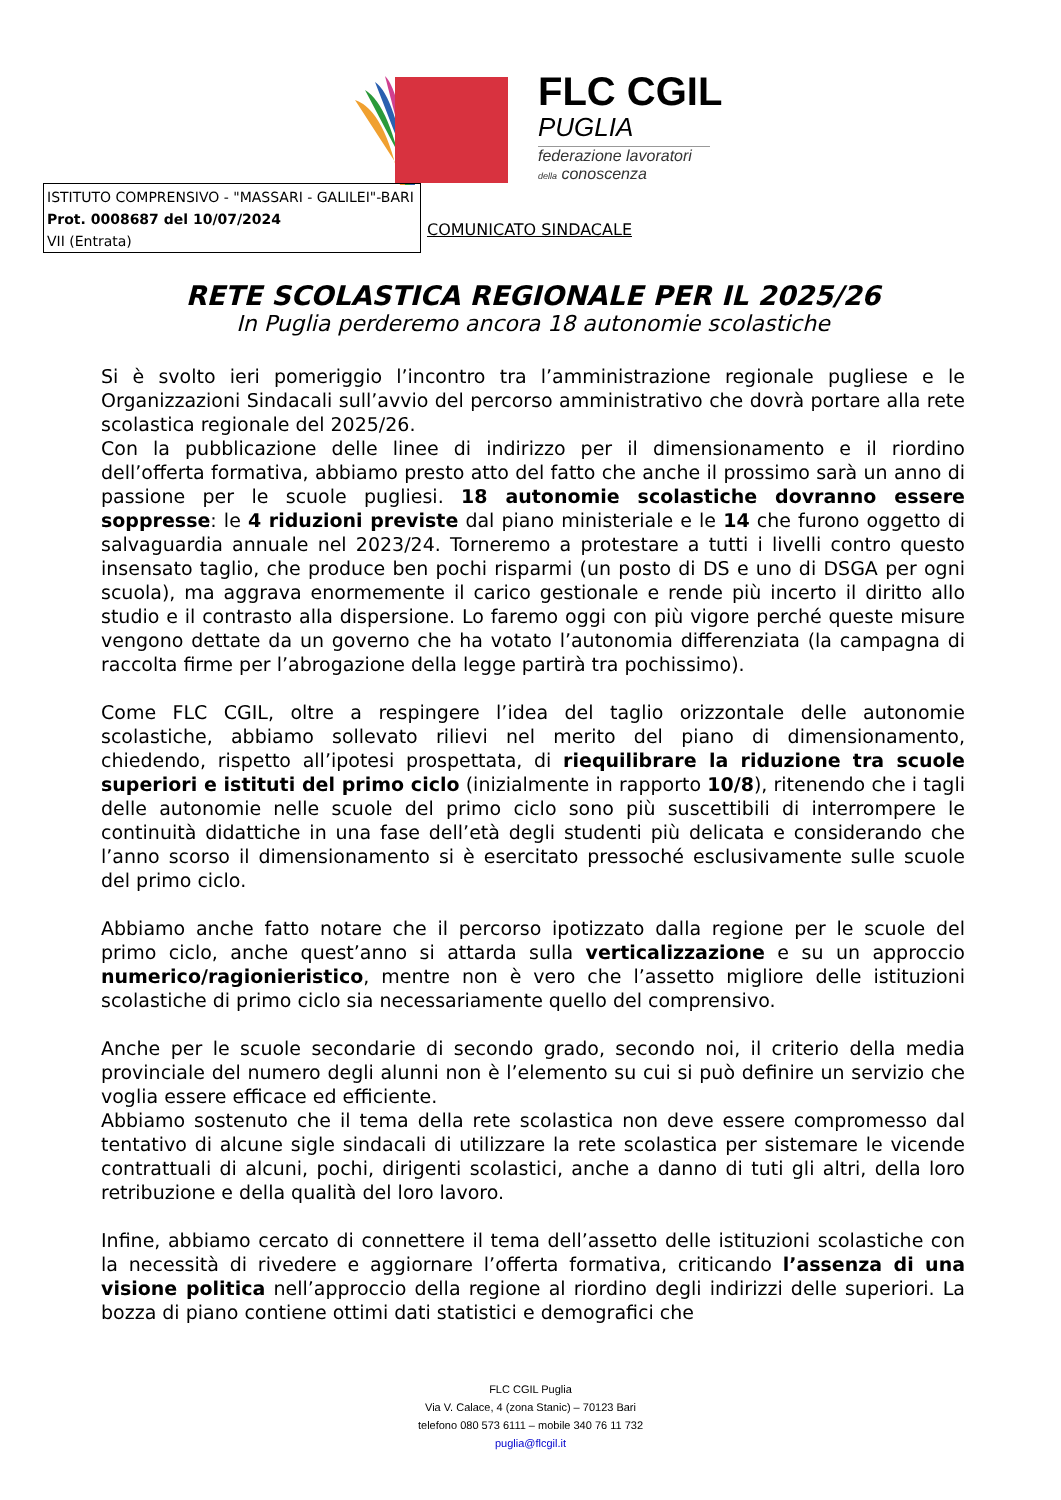FLC CGIL
PUGLIA
federazione lavoratori
della conoscenza
ISTITUTO COMPRENSIVO - "MASSARI - GALILEI"-BARI
Prot. 0008687 del 10/07/2024
VII (Entrata)
COMUNICATO SINDACALE
RETE SCOLASTICA REGIONALE PER IL 2025/26
In Puglia perderemo ancora 18 autonomie scolastiche
Si è svolto ieri pomeriggio l’incontro tra l’amministrazione regionale pugliese e le Organizzazioni Sindacali sull’avvio del percorso amministrativo che dovrà portare alla rete scolastica regionale del 2025/26.
Con la pubblicazione delle linee di indirizzo per il dimensionamento e il riordino dell’offerta formativa, abbiamo presto atto del fatto che anche il prossimo sarà un anno di passione per le scuole pugliesi. 18 autonomie scolastiche dovranno essere soppresse: le 4 riduzioni previste dal piano ministeriale e le 14 che furono oggetto di salvaguardia annuale nel 2023/24. Torneremo a protestare a tutti i livelli contro questo insensato taglio, che produce ben pochi risparmi (un posto di DS e uno di DSGA per ogni scuola), ma aggrava enormemente il carico gestionale e rende più incerto il diritto allo studio e il contrasto alla dispersione. Lo faremo oggi con più vigore perché queste misure vengono dettate da un governo che ha votato l’autonomia differenziata (la campagna di raccolta firme per l’abrogazione della legge partirà tra pochissimo).
Come FLC CGIL, oltre a respingere l’idea del taglio orizzontale delle autonomie scolastiche, abbiamo sollevato rilievi nel merito del piano di dimensionamento, chiedendo, rispetto all’ipotesi prospettata, di riequilibrare la riduzione tra scuole superiori e istituti del primo ciclo (inizialmente in rapporto 10/8), ritenendo che i tagli delle autonomie nelle scuole del primo ciclo sono più suscettibili di interrompere le continuità didattiche in una fase dell’età degli studenti più delicata e considerando che l’anno scorso il dimensionamento si è esercitato pressoché esclusivamente sulle scuole del primo ciclo.
Abbiamo anche fatto notare che il percorso ipotizzato dalla regione per le scuole del primo ciclo, anche quest’anno si attarda sulla verticalizzazione e su un approccio numerico/ragionieristico, mentre non è vero che l’assetto migliore delle istituzioni scolastiche di primo ciclo sia necessariamente quello del comprensivo.
Anche per le scuole secondarie di secondo grado, secondo noi, il criterio della media provinciale del numero degli alunni non è l’elemento su cui si può definire un servizio che voglia essere efficace ed efficiente.
Abbiamo sostenuto che il tema della rete scolastica non deve essere compromesso dal tentativo di alcune sigle sindacali di utilizzare la rete scolastica per sistemare le vicende contrattuali di alcuni, pochi, dirigenti scolastici, anche a danno di tuti gli altri, della loro retribuzione e della qualità del loro lavoro.
Infine, abbiamo cercato di connettere il tema dell’assetto delle istituzioni scolastiche con la necessità di rivedere e aggiornare l’offerta formativa, criticando l’assenza di una visione politica nell’approccio della regione al riordino degli indirizzi delle superiori. La bozza di piano contiene ottimi dati statistici e demografici che
FLC CGIL Puglia
Via V. Calace, 4 (zona Stanic) – 70123 Bari
telefono 080 573 6111 – mobile 340 76 11 732
puglia@flcgil.it